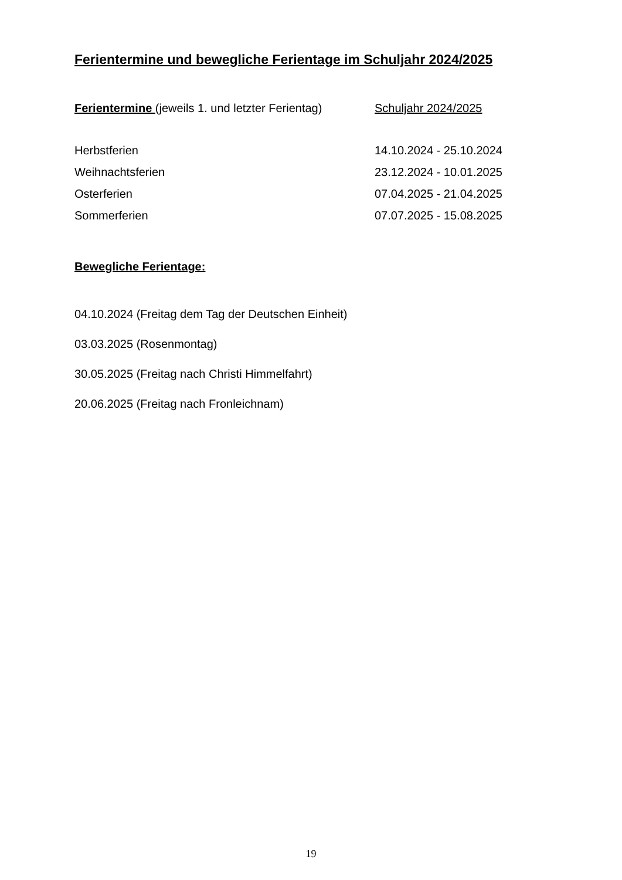Ferientermine und bewegliche Ferientage im Schuljahr 2024/2025
| Ferientermine (jeweils 1. und letzter Ferientag) | Schuljahr 2024/2025 |
| --- | --- |
| Herbstferien | 14.10.2024 - 25.10.2024 |
| Weihnachtsferien | 23.12.2024 - 10.01.2025 |
| Osterferien | 07.04.2025 - 21.04.2025 |
| Sommerferien | 07.07.2025 - 15.08.2025 |
Bewegliche Ferientage:
04.10.2024 (Freitag dem Tag der Deutschen Einheit)
03.03.2025 (Rosenmontag)
30.05.2025 (Freitag nach Christi Himmelfahrt)
20.06.2025 (Freitag nach Fronleichnam)
19